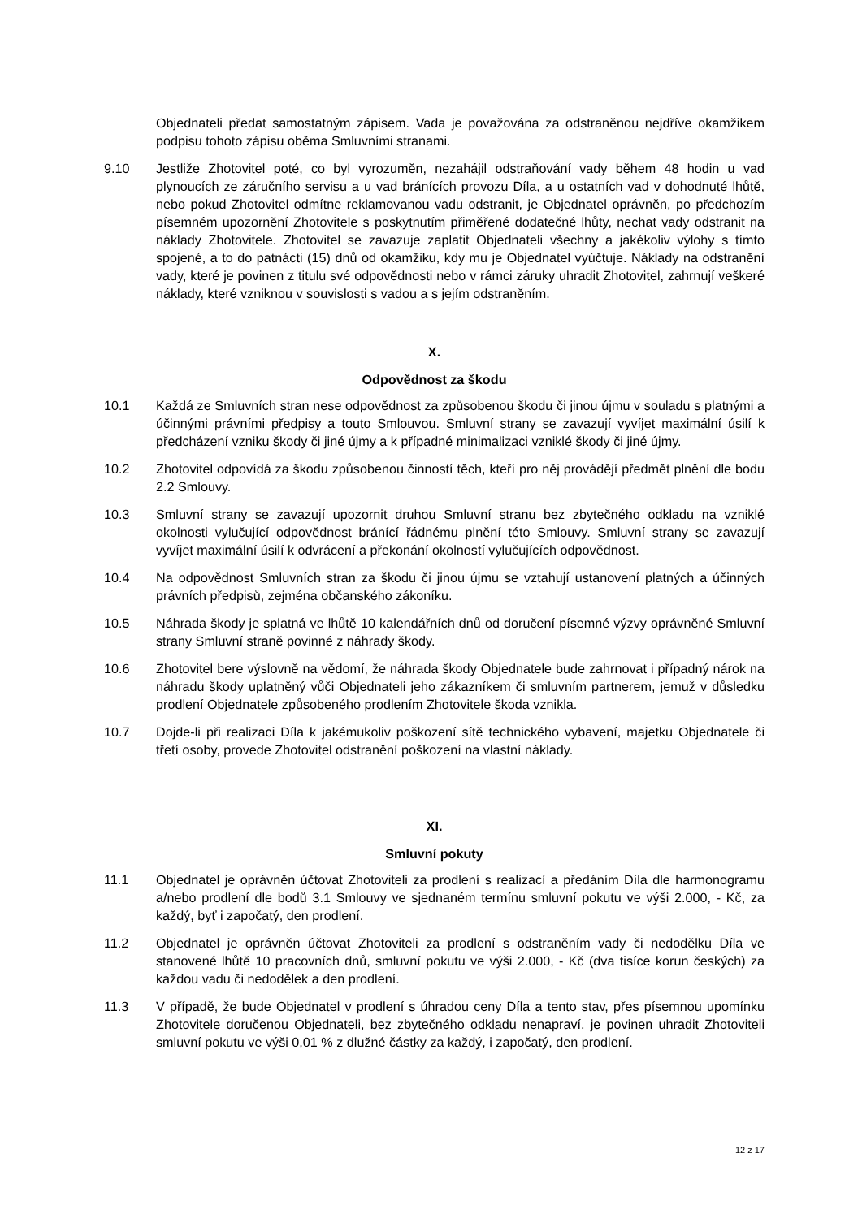Objednateli předat samostatným zápisem. Vada je považována za odstraněnou nejdříve okamžikem podpisu tohoto zápisu oběma Smluvními stranami.
9.10 Jestliže Zhotovitel poté, co byl vyrozuměn, nezahájil odstraňování vady během 48 hodin u vad plynoucích ze záručního servisu a u vad bránících provozu Díla, a u ostatních vad v dohodnuté lhůtě, nebo pokud Zhotovitel odmítne reklamovanou vadu odstranit, je Objednatel oprávněn, po předchozím písemném upozornění Zhotovitele s poskytnutím přiměřené dodatečné lhůty, nechat vady odstranit na náklady Zhotovitele. Zhotovitel se zavazuje zaplatit Objednateli všechny a jakékoliv výlohy s tímto spojené, a to do patnácti (15) dnů od okamžiku, kdy mu je Objednatel vyúčtuje. Náklady na odstranění vady, které je povinen z titulu své odpovědnosti nebo v rámci záruky uhradit Zhotovitel, zahrnují veškeré náklady, které vzniknou v souvislosti s vadou a s jejím odstraněním.
X.
Odpovědnost za škodu
10.1 Každá ze Smluvních stran nese odpovědnost za způsobenou škodu či jinou újmu v souladu s platnými a účinnými právními předpisy a touto Smlouvou. Smluvní strany se zavazují vyvíjet maximální úsilí k předcházení vzniku škody či jiné újmy a k případné minimalizaci vzniklé škody či jiné újmy.
10.2 Zhotovitel odpovídá za škodu způsobenou činností těch, kteří pro něj provádějí předmět plnění dle bodu 2.2 Smlouvy.
10.3 Smluvní strany se zavazují upozornit druhou Smluvní stranu bez zbytečného odkladu na vzniklé okolnosti vylučující odpovědnost bránící řádnému plnění této Smlouvy. Smluvní strany se zavazují vyvíjet maximální úsilí k odvrácení a překonání okolností vylučujících odpovědnost.
10.4 Na odpovědnost Smluvních stran za škodu či jinou újmu se vztahují ustanovení platných a účinných právních předpisů, zejména občanského zákoníku.
10.5 Náhrada škody je splatná ve lhůtě 10 kalendářních dnů od doručení písemné výzvy oprávněné Smluvní strany Smluvní straně povinné z náhrady škody.
10.6 Zhotovitel bere výslovně na vědomí, že náhrada škody Objednatele bude zahrnovat i případný nárok na náhradu škody uplatněný vůči Objednateli jeho zákazníkem či smluvním partnerem, jemuž v důsledku prodlení Objednatele způsobeného prodlením Zhotovitele škoda vznikla.
10.7 Dojde-li při realizaci Díla k jakémukoliv poškození sítě technického vybavení, majetku Objednatele či třetí osoby, provede Zhotovitel odstranění poškození na vlastní náklady.
XI.
Smluvní pokuty
11.1 Objednatel je oprávněn účtovat Zhotoviteli za prodlení s realizací a předáním Díla dle harmonogramu a/nebo prodlení dle bodů 3.1 Smlouvy ve sjednaném termínu smluvní pokutu ve výši 2.000, - Kč, za každý, byť i započatý, den prodlení.
11.2 Objednatel je oprávněn účtovat Zhotoviteli za prodlení s odstraněním vady či nedodělku Díla ve stanovené lhůtě 10 pracovních dnů, smluvní pokutu ve výši 2.000, - Kč (dva tisíce korun českých) za každou vadu či nedodělek a den prodlení.
11.3 V případě, že bude Objednatel v prodlení s úhradou ceny Díla a tento stav, přes písemnou upomínku Zhotovitele doručenou Objednateli, bez zbytečného odkladu nenapraví, je povinen uhradit Zhotoviteli smluvní pokutu ve výši 0,01 % z dlužné částky za každý, i započatý, den prodlení.
12 z 17